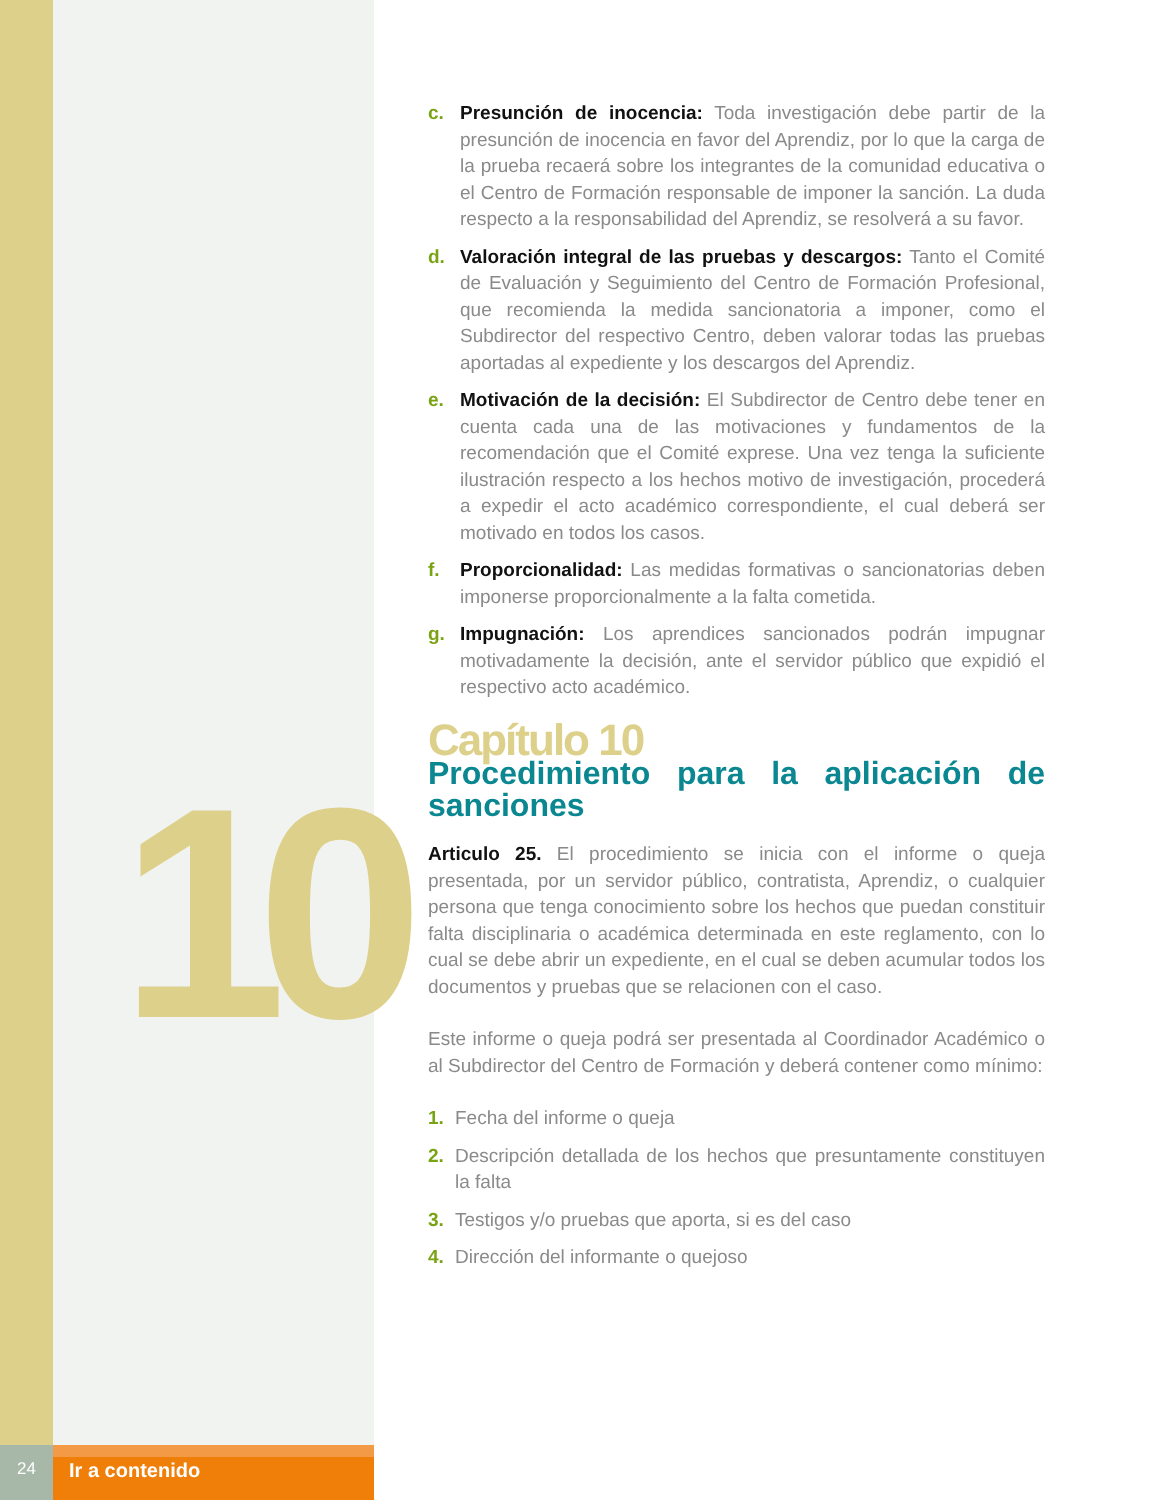10
c. Presunción de inocencia: Toda investigación debe partir de la presunción de inocencia en favor del Aprendiz, por lo que la carga de la prueba recaerá sobre los integrantes de la comunidad educativa o el Centro de Formación responsable de imponer la sanción. La duda respecto a la responsabilidad del Aprendiz, se resolverá a su favor.
d. Valoración integral de las pruebas y descargos: Tanto el Comité de Evaluación y Seguimiento del Centro de Formación Profesional, que recomienda la medida sancionatoria a imponer, como el Subdirector del respectivo Centro, deben valorar todas las pruebas aportadas al expediente y los descargos del Aprendiz.
e. Motivación de la decisión: El Subdirector de Centro debe tener en cuenta cada una de las motivaciones y fundamentos de la recomendación que el Comité exprese. Una vez tenga la suficiente ilustración respecto a los hechos motivo de investigación, procederá a expedir el acto académico correspondiente, el cual deberá ser motivado en todos los casos.
f. Proporcionalidad: Las medidas formativas o sancionatorias deben imponerse proporcionalmente a la falta cometida.
g. Impugnación: Los aprendices sancionados podrán impugnar motivadamente la decisión, ante el servidor público que expidió el respectivo acto académico.
Capítulo 10
Procedimiento para la aplicación de sanciones
Articulo 25. El procedimiento se inicia con el informe o queja presentada, por un servidor público, contratista, Aprendiz, o cualquier persona que tenga conocimiento sobre los hechos que puedan constituir falta disciplinaria o académica determinada en este reglamento, con lo cual se debe abrir un expediente, en el cual se deben acumular todos los documentos y pruebas que se relacionen con el caso.
Este informe o queja podrá ser presentada al Coordinador Académico o al Subdirector del Centro de Formación y deberá contener como mínimo:
1. Fecha del informe o queja
2. Descripción detallada de los hechos que presuntamente constituyen la falta
3. Testigos y/o pruebas que aporta, si es del caso
4. Dirección del informante o quejoso
24
Ir a contenido